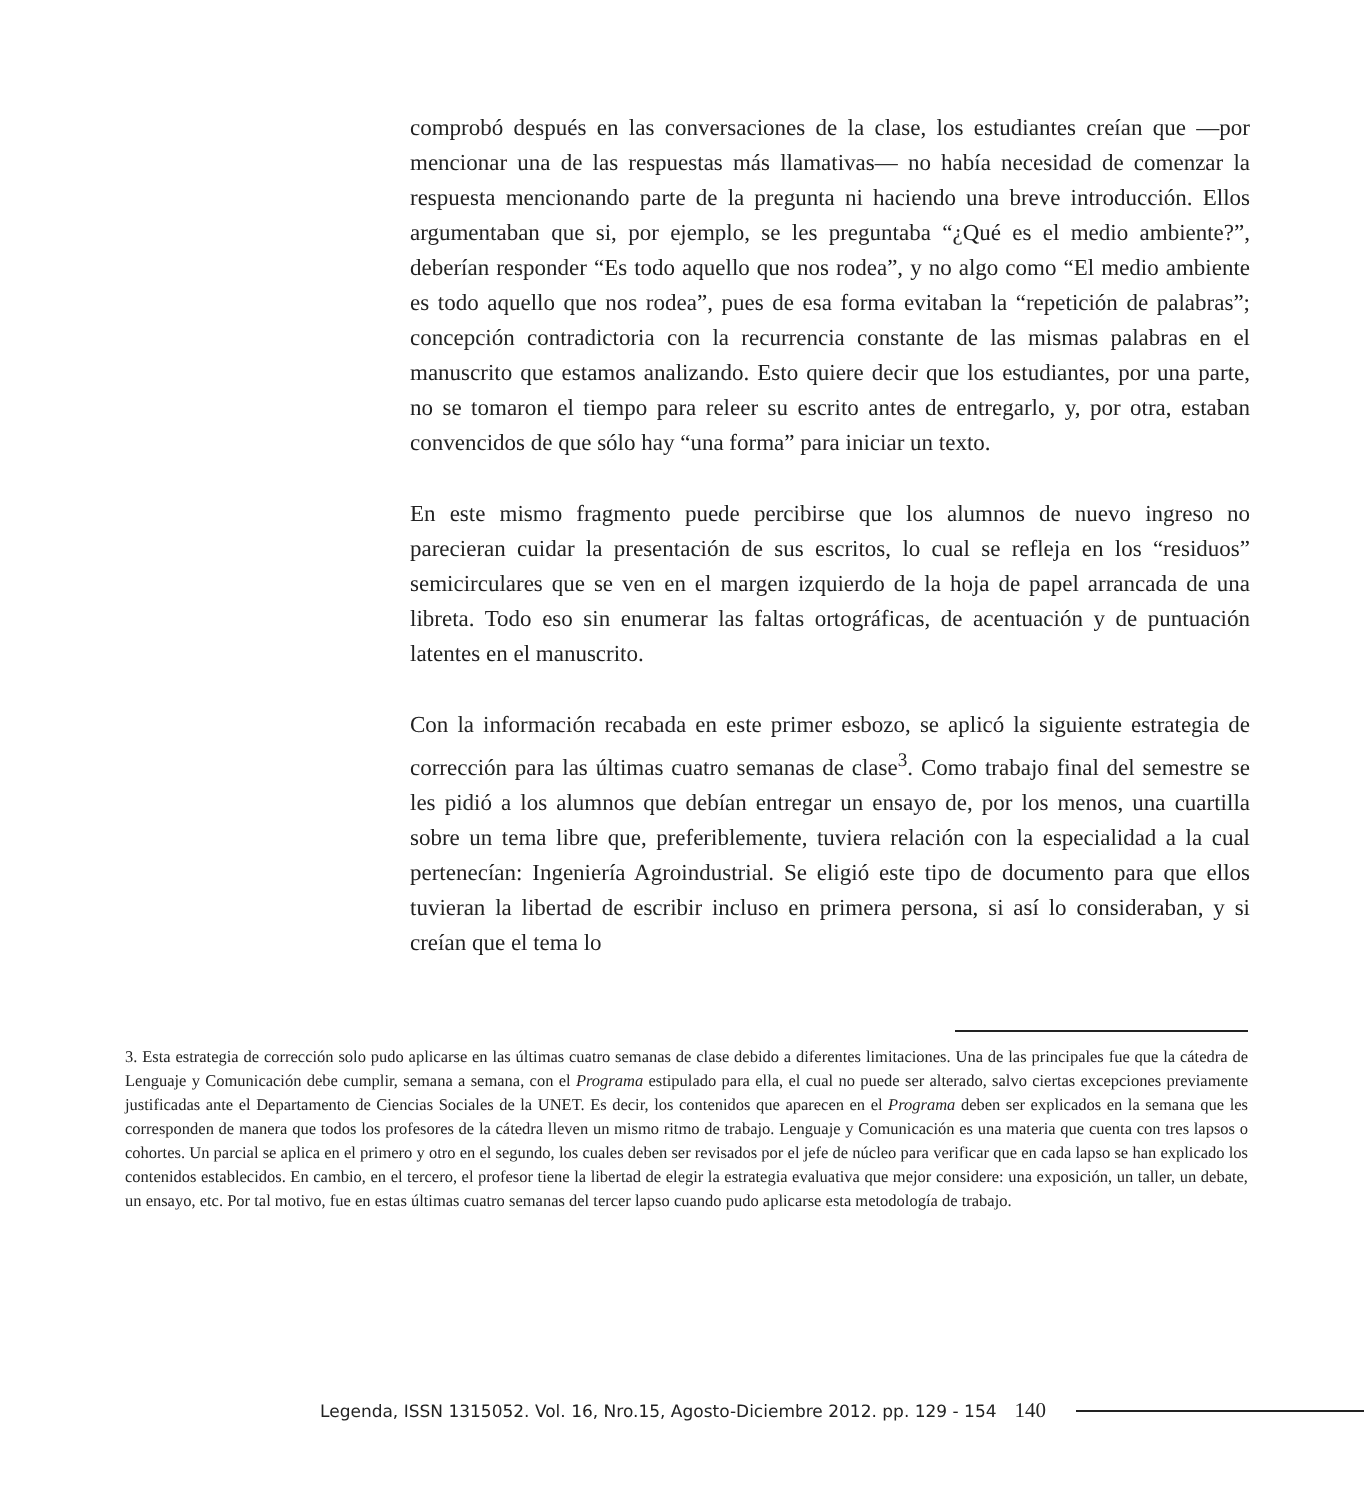comprobó después en las conversaciones de la clase, los estudiantes creían que —por mencionar una de las respuestas más llamativas— no había necesidad de comenzar la respuesta mencionando parte de la pregunta ni haciendo una breve introducción. Ellos argumentaban que si, por ejemplo, se les preguntaba “¿Qué es el medio ambiente?”, deberían responder “Es todo aquello que nos rodea”, y no algo como “El medio ambiente es todo aquello que nos rodea”, pues de esa forma evitaban la “repetición de palabras”; concepción contradictoria con la recurrencia constante de las mismas palabras en el manuscrito que estamos analizando. Esto quiere decir que los estudiantes, por una parte, no se tomaron el tiempo para releer su escrito antes de entregarlo, y, por otra, estaban convencidos de que sólo hay “una forma” para iniciar un texto.
En este mismo fragmento puede percibirse que los alumnos de nuevo ingreso no parecieran cuidar la presentación de sus escritos, lo cual se refleja en los “residuos” semicirculares que se ven en el margen izquierdo de la hoja de papel arrancada de una libreta. Todo eso sin enumerar las faltas ortográficas, de acentuación y de puntuación latentes en el manuscrito.
Con la información recabada en este primer esbozo, se aplicó la siguiente estrategia de corrección para las últimas cuatro semanas de clase<sup>3</sup>. Como trabajo final del semestre se les pidió a los alumnos que debían entregar un ensayo de, por los menos, una cuartilla sobre un tema libre que, preferiblemente, tuviera relación con la especialidad a la cual pertenecían: Ingeniería Agroindustrial. Se eligió este tipo de documento para que ellos tuvieran la libertad de escribir incluso en primera persona, si así lo consideraban, y si creían que el tema lo
3. Esta estrategia de corrección solo pudo aplicarse en las últimas cuatro semanas de clase debido a diferentes limitaciones. Una de las principales fue que la cátedra de Lenguaje y Comunicación debe cumplir, semana a semana, con el Programa estipulado para ella, el cual no puede ser alterado, salvo ciertas excepciones previamente justificadas ante el Departamento de Ciencias Sociales de la UNET. Es decir, los contenidos que aparecen en el Programa deben ser explicados en la semana que les corresponden de manera que todos los profesores de la cátedra lleven un mismo ritmo de trabajo. Lenguaje y Comunicación es una materia que cuenta con tres lapsos o cohortes. Un parcial se aplica en el primero y otro en el segundo, los cuales deben ser revisados por el jefe de núcleo para verificar que en cada lapso se han explicado los contenidos establecidos. En cambio, en el tercero, el profesor tiene la libertad de elegir la estrategia evaluativa que mejor considere: una exposición, un taller, un debate, un ensayo, etc. Por tal motivo, fue en estas últimas cuatro semanas del tercer lapso cuando pudo aplicarse esta metodología de trabajo.
Legenda, ISSN 1315052. Vol. 16, Nro.15, Agosto-Diciembre 2012. pp. 129 - 154 140